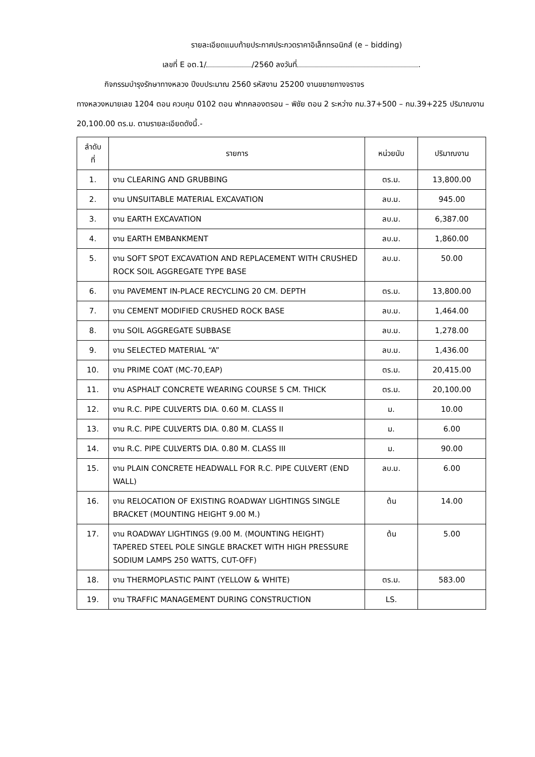รายละเอียดแนบท้ายประกาศประกวดราคาอิเล็กทรอนิกส์ (e – bidding)
เลขที่ E อต.1/ /2560 ลงวันที่ .
กิจกรรมบำรุงรักษาทางหลวง ปีงบประมาณ 2560 รหัสงาน 25200 งานขยายทางจราจร
ทางหลวงหมายเลข 1204 ตอน ควบคุม 0102 ตอน ฟากคลองตรอน – พิชัย ตอน 2 ระหว่าง กม.37+500 – กม.39+225 ปริมาณงาน 20,100.00 ตร.ม. ตามรายละเอียดดังนี้.-
| ลำดับ ที่ | รายการ | หน่วยนับ | ปริมาณงาน |
| --- | --- | --- | --- |
| 1. | งาน CLEARING AND GRUBBING | ตร.ม. | 13,800.00 |
| 2. | งาน UNSUITABLE MATERIAL EXCAVATION | ลบ.ม. | 945.00 |
| 3. | งาน EARTH EXCAVATION | ลบ.ม. | 6,387.00 |
| 4. | งาน EARTH EMBANKMENT | ลบ.ม. | 1,860.00 |
| 5. | งาน SOFT SPOT EXCAVATION AND REPLACEMENT WITH CRUSHED ROCK SOIL AGGREGATE TYPE BASE | ลบ.ม. | 50.00 |
| 6. | งาน PAVEMENT IN-PLACE RECYCLING 20 CM. DEPTH | ตร.ม. | 13,800.00 |
| 7. | งาน CEMENT MODIFIED CRUSHED ROCK BASE | ลบ.ม. | 1,464.00 |
| 8. | งาน SOIL AGGREGATE SUBBASE | ลบ.ม. | 1,278.00 |
| 9. | งาน SELECTED MATERIAL “A” | ลบ.ม. | 1,436.00 |
| 10. | งาน PRIME COAT (MC-70,EAP) | ตร.ม. | 20,415.00 |
| 11. | งาน ASPHALT CONCRETE WEARING COURSE 5 CM. THICK | ตร.ม. | 20,100.00 |
| 12. | งาน R.C. PIPE CULVERTS DIA. 0.60 M. CLASS II | ม. | 10.00 |
| 13. | งาน R.C. PIPE CULVERTS DIA. 0.80 M. CLASS II | ม. | 6.00 |
| 14. | งาน R.C. PIPE CULVERTS DIA. 0.80 M. CLASS III | ม. | 90.00 |
| 15. | งาน PLAIN CONCRETE HEADWALL FOR R.C. PIPE CULVERT (END WALL) | ลบ.ม. | 6.00 |
| 16. | งาน RELOCATION OF EXISTING ROADWAY LIGHTINGS SINGLE BRACKET (MOUNTING HEIGHT 9.00 M.) | ต้น | 14.00 |
| 17. | งาน ROADWAY LIGHTINGS (9.00 M. (MOUNTING HEIGHT) TAPERED STEEL POLE SINGLE BRACKET WITH HIGH PRESSURE SODIUM LAMPS 250 WATTS, CUT-OFF) | ต้น | 5.00 |
| 18. | งาน THERMOPLASTIC PAINT (YELLOW & WHITE) | ตร.ม. | 583.00 |
| 19. | งาน TRAFFIC MANAGEMENT DURING CONSTRUCTION | LS. | |